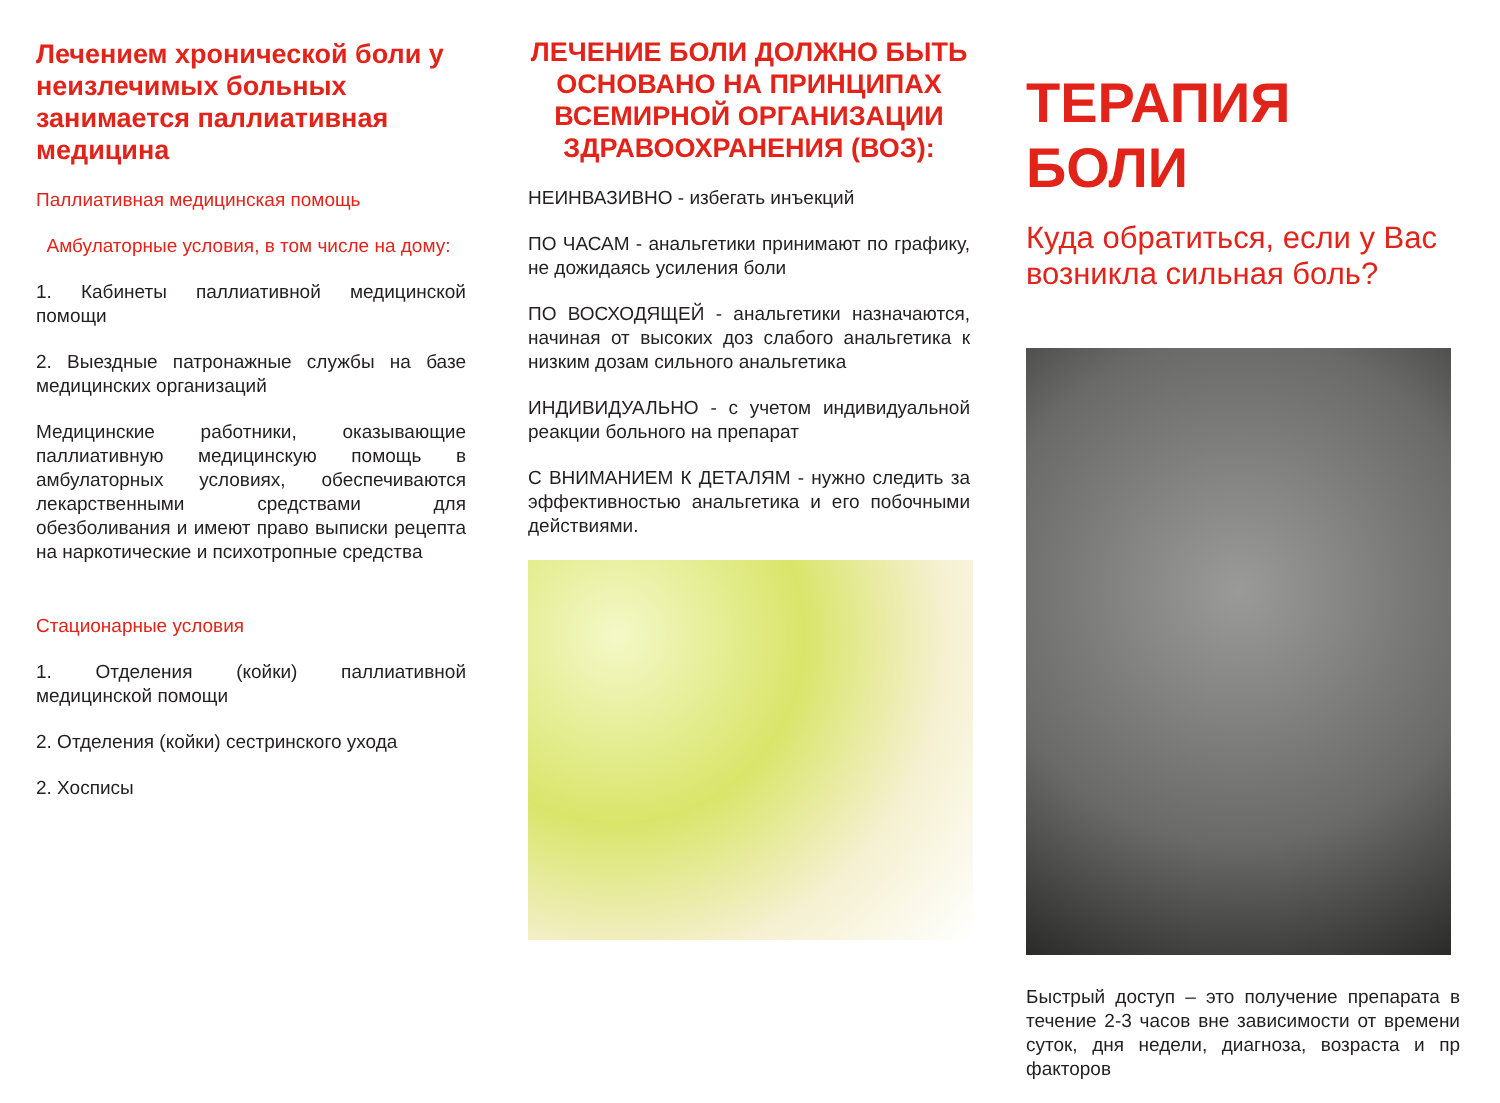Лечением хронической боли у неизлечимых больных занимается паллиативная медицина
Паллиативная медицинская помощь
Амбулаторные условия, в том числе на дому:
1. Кабинеты паллиативной медицинской помощи
2. Выездные патронажные службы на базе медицинских организаций
Медицинские работники, оказывающие паллиативную медицинскую помощь в амбулаторных условиях, обеспечиваются лекарственными средствами для обезболивания и имеют право выписки рецепта на наркотические и психотропные средства
Стационарные условия
1. Отделения (койки) паллиативной медицинской помощи
2. Отделения (койки) сестринского ухода
2. Хосписы
ЛЕЧЕНИЕ БОЛИ ДОЛЖНО БЫТЬ ОСНОВАНО НА ПРИНЦИПАХ ВСЕМИРНОЙ ОРГАНИЗАЦИИ ЗДРАВООХРАНЕНИЯ (ВОЗ):
НЕИНВАЗИВНО - избегать инъекций
ПО ЧАСАМ - анальгетики принимают по графику, не дожидаясь усиления боли
ПО ВОСХОДЯЩЕЙ - анальгетики назначаются, начиная от высоких доз слабого анальгетика к низким дозам сильного анальгетика
ИНДИВИДУАЛЬНО - с учетом индивидуальной реакции больного на препарат
С ВНИМАНИЕМ К ДЕТАЛЯМ - нужно следить за эффективностью анальгетика и его побочными действиями.
ТЕРАПИЯ БОЛИ
Куда обратиться, если у Вас возникла сильная боль?
Быстрый доступ – это получение препарата в течение 2-3 часов вне зависимости от времени суток, дня недели, диагноза, возраста и пр факторов